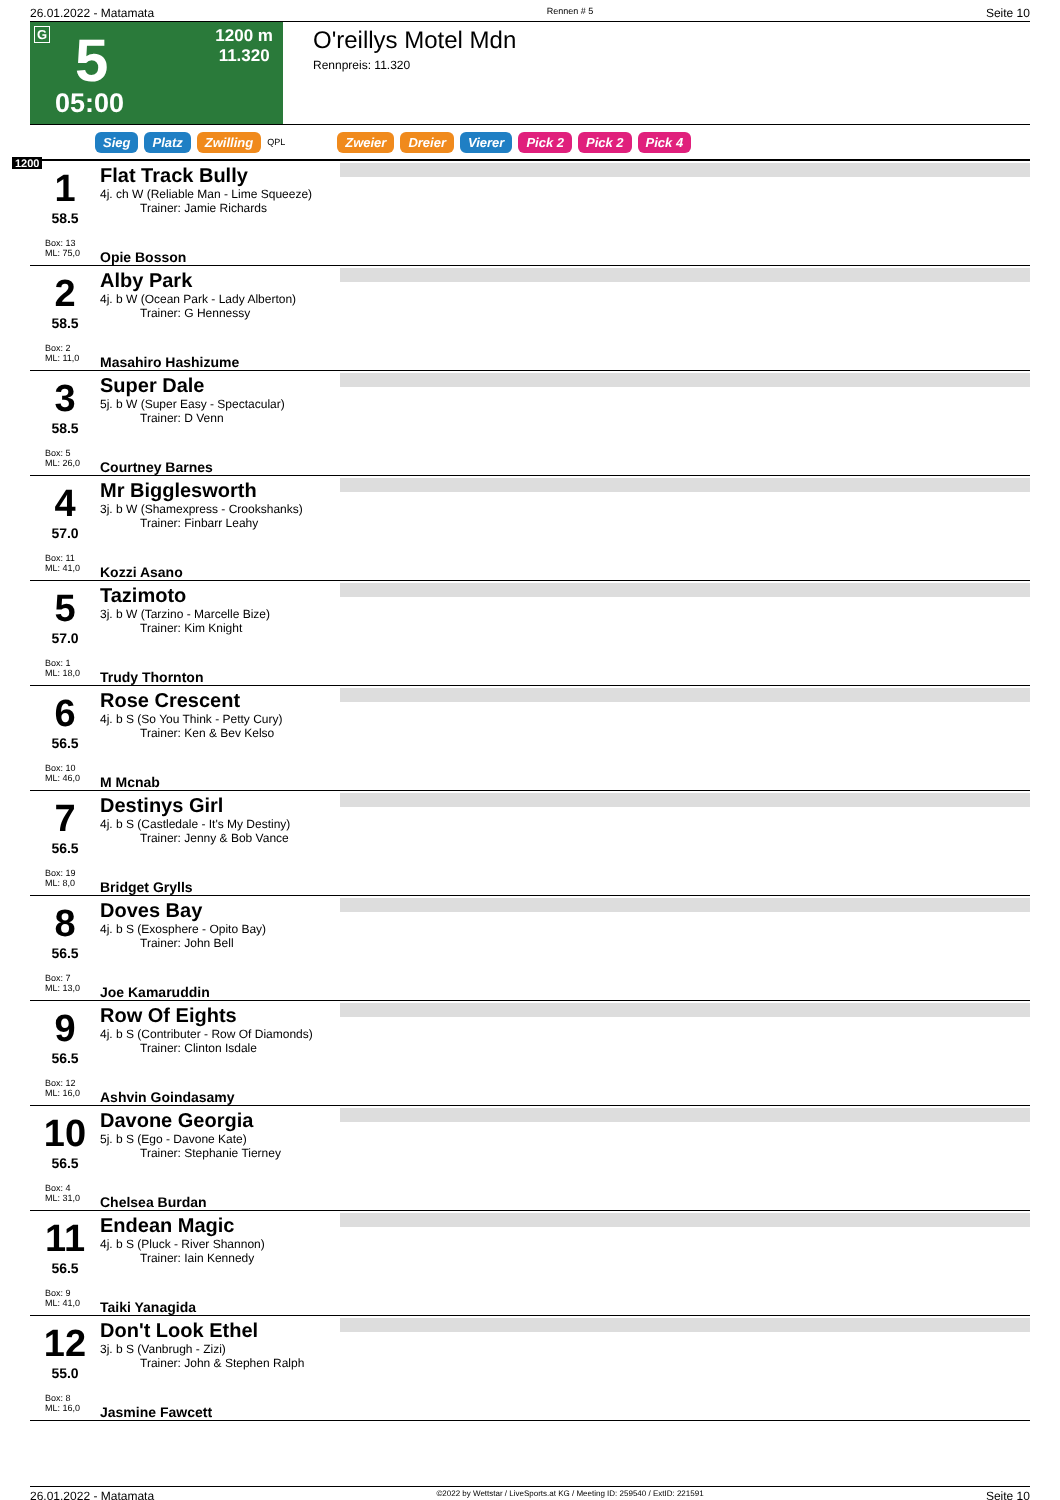26.01.2022 - Matamata Rennen # 5 Seite 10
G 5 1200 m
11.320
05:00
O'reillys Motel Mdn
Rennpreis: 11.320
Sieg Platz Zwilling QPL Zweier Dreier Vierer Pick 2 Pick 2 Pick 4
1200
| 1 58.5 Box: 13 ML: 75,0 | Flat Track Bully 4j. ch W (Reliable Man - Lime Squeeze) Trainer: Jamie Richards Opie Bosson | |
| 2 58.5 Box: 2 ML: 11,0 | Alby Park 4j. b W (Ocean Park - Lady Alberton) Trainer: G Hennessy Masahiro Hashizume | |
| 3 58.5 Box: 5 ML: 26,0 | Super Dale 5j. b W (Super Easy - Spectacular) Trainer: D Venn Courtney Barnes | |
| 4 57.0 Box: 11 ML: 41,0 | Mr Biggleswort­h 3j. b W (Shamexpress - Crookshanks) Trainer: Finbarr Leahy Kozzi Asano | |
| 5 57.0 Box: 1 ML: 18,0 | Tazimoto 3j. b W (Tarzino - Marcelle Bize) Trainer: Kim Knight Trudy Thornton | |
| 6 56.5 Box: 10 ML: 46,0 | Rose Crescent 4j. b S (So You Think - Petty Cury) Trainer: Ken & Bev Kelso M Mcnab | |
| 7 56.5 Box: 19 ML: 8,0 | Destinys Girl 4j. b S (Castledale - It's My Destiny) Trainer: Jenny & Bob Vance Bridget Grylls | |
| 8 56.5 Box: 7 ML: 13,0 | Doves Bay 4j. b S (Exosphere - Opito Bay) Trainer: John Bell Joe Kamaruddin | |
| 9 56.5 Box: 12 ML: 16,0 | Row Of Eights 4j. b S (Contributer - Row Of Diamonds) Trainer: Clinton Isdale Ashvin Goindasamy | |
| 10 56.5 Box: 4 ML: 31,0 | Davone Georgia 5j. b S (Ego - Davone Kate) Trainer: Stephanie Tierney Chelsea Burdan | |
| 11 56.5 Box: 9 ML: 41,0 | Endean Magic 4j. b S (Pluck - River Shannon) Trainer: Iain Kennedy Taiki Yanagida | |
| 12 55.0 Box: 8 ML: 16,0 | Don't Look Ethel 3j. b S (Vanbrugh - Zizi) Trainer: John & Stephen Ralph Jasmine Fawcett | |
26.01.2022 - Matamata ©2022 by Wettstar / LiveSports.at KG / Meeting ID: 259540 / ExtID: 221591 Seite 10